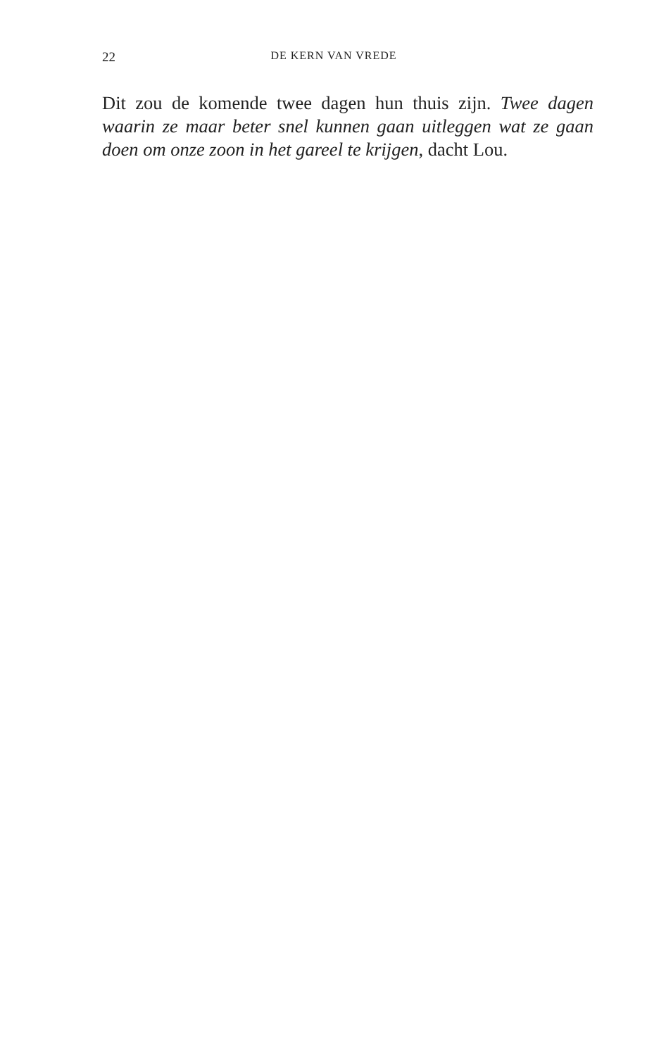22 DE KERN VAN VREDE
Dit zou de komende twee dagen hun thuis zijn. Twee da­gen waarin ze maar beter snel kunnen gaan uitleggen wat ze gaan doen om onze zoon in het gareel te krijgen, dacht Lou.